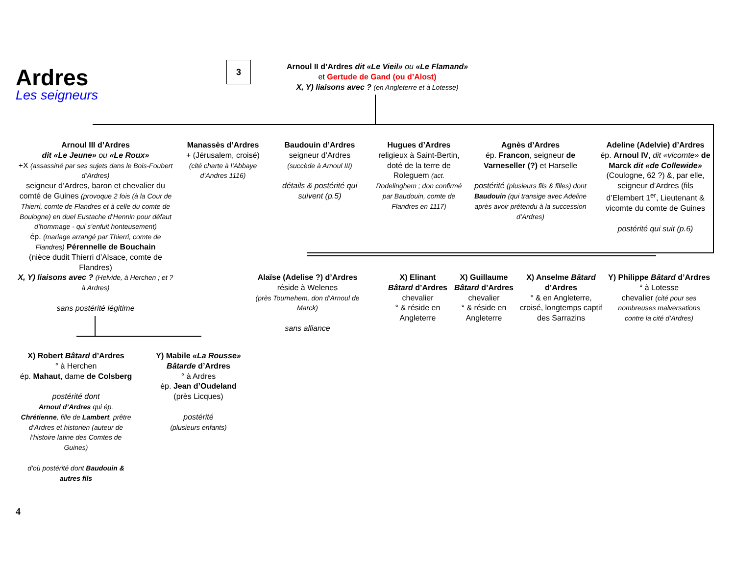Ardres
Les seigneurs
3
Arnoul II d’Ardres dit «Le Vieil» ou «Le Flamand»
et Gertude de Gand (ou d’Alost)
X, Y) liaisons avec ? (en Angleterre et à Lotesse)
Arnoul III d’Ardres
dit «Le Jeune» ou «Le Roux»
+X (assassiné par ses sujets dans le Bois-Foubert d’Ardres)
seigneur d’Ardres, baron et chevalier du comté de Guines (provoque 2 fois (à la Cour de Thierri, comte de Flandres et à celle du comte de Boulogne) en duel Eustache d’Hennin pour défaut d’hommage - qui s’enfuit honteusement)
ép. (mariage arrangé par Thierri, comte de Flandres) Pérennelle de Bouchain
(nièce dudit Thierri d’Alsace, comte de Flandres)
X, Y) liaisons avec ? (Helvide, à Herchen ; et ? à Ardres)
sans postérité légitime
Manassès d’Ardres
+ (Jérusalem, croisé)
(cité charte à l’Abbaye d’Andres 1116)
Baudouin d’Ardres
seigneur d’Ardres
(succède à Arnoul III)
détails & postérité qui suivent (p.5)
Hugues d’Ardres
religieux à Saint-Bertin, doté de la terre de Roleguem (act. Rodelinghem ; don confirmé par Baudouin, comte de Flandres en 1117)
Agnès d’Ardres
ép. Francon, seigneur de Varneseller (?) et Harselle
postérité (plusieurs fils & filles) dont Baudouin (qui transige avec Adeline après avoir prétendu à la succession d’Ardres)
Adeline (Adelvie) d’Ardres
ép. Arnoul IV, dit «vicomte» de Marck dit «de Collewide» (Coulogne, 62 ?) &, par elle, seigneur d’Ardres (fils d’Elembert 1<sup>er</sup>, Lieutenant & vicomte du comte de Guines
postérité qui suit (p.6)
Alaïse (Adelise ?) d’Ardres
réside à Welenes
(près Tournehem, don d’Arnoul de Marck)
sans alliance
X) Elinant Bâtard d’Ardres
chevalier
° & réside en Angleterre
X) Guillaume Bâtard d’Ardres
chevalier
° & réside en Angleterre
X) Anselme Bâtard d’Ardres
° & en Angleterre, croisé, longtemps captif des Sarrazins
Y) Philippe Bâtard d’Ardres
° à Lotesse
chevalier (cité pour ses nombreuses malversations contre la cité d’Ardres)
X) Robert Bâtard d’Ardres
° à Herchen
ép. Mahaut, dame de Colsberg
postérité dont
Arnoul d’Ardres qui ép. Chrétienne, fille de Lambert, prêtre d’Ardres et historien (auteur de l’histoire latine des Comtes de Guines)
d’où postérité dont Baudouin & autres fils
Y) Mabile «La Rousse» Bâtarde d’Ardres
° à Ardres
ép. Jean d’Oudeland
(près Licques)
postérité
(plusieurs enfants)
4